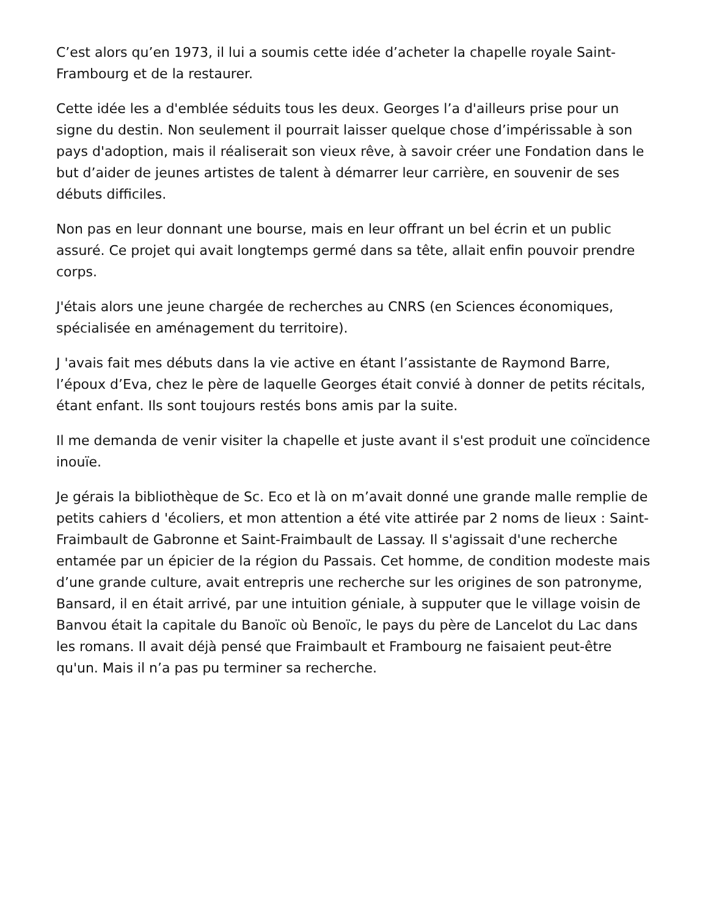C’est alors qu’en 1973, il lui a soumis cette idée d’acheter la chapelle royale Saint-Frambourg et de la restaurer.
Cette idée les a d'emblée séduits tous les deux. Georges l’a d'ailleurs prise pour un signe du destin. Non seulement il pourrait laisser quelque chose d’impérissable à son pays d'adoption, mais il réaliserait son vieux rêve, à savoir créer une Fondation dans le but d’aider de jeunes artistes de talent à démarrer leur carrière, en souvenir de ses débuts difficiles.
Non pas en leur donnant une bourse, mais en leur offrant un bel écrin et un public assuré. Ce projet qui avait longtemps germé dans sa tête, allait enfin pouvoir prendre corps.
J'étais alors une jeune chargée de recherches au CNRS (en Sciences économiques, spécialisée en aménagement du territoire).
J 'avais fait mes débuts dans la vie active en étant l’assistante de Raymond Barre, l’époux d’Eva, chez le père de laquelle Georges était convié à donner de petits récitals, étant enfant. Ils sont toujours restés bons amis par la suite.
Il me demanda de venir visiter la chapelle et juste avant il s'est produit une coïncidence inouïe.
Je gérais la bibliothèque de Sc. Eco et là on m’avait donné une grande malle remplie de petits cahiers d 'écoliers, et mon attention a été vite attirée par 2 noms de lieux : Saint-Fraimbault de Gabronne et Saint-Fraimbault de Lassay. Il s'agissait d'une recherche entamée par un épicier de la région du Passais. Cet homme, de condition modeste mais d’une grande culture, avait entrepris une recherche sur les origines de son patronyme, Bansard, il en était arrivé, par une intuition géniale, à supputer que le village voisin de Banvou était la capitale du Banoïc où Benoïc, le pays du père de Lancelot du Lac dans les romans. Il avait déjà pensé que Fraimbault et Frambourg ne faisaient peut-être qu'un. Mais il n’a pas pu terminer sa recherche.